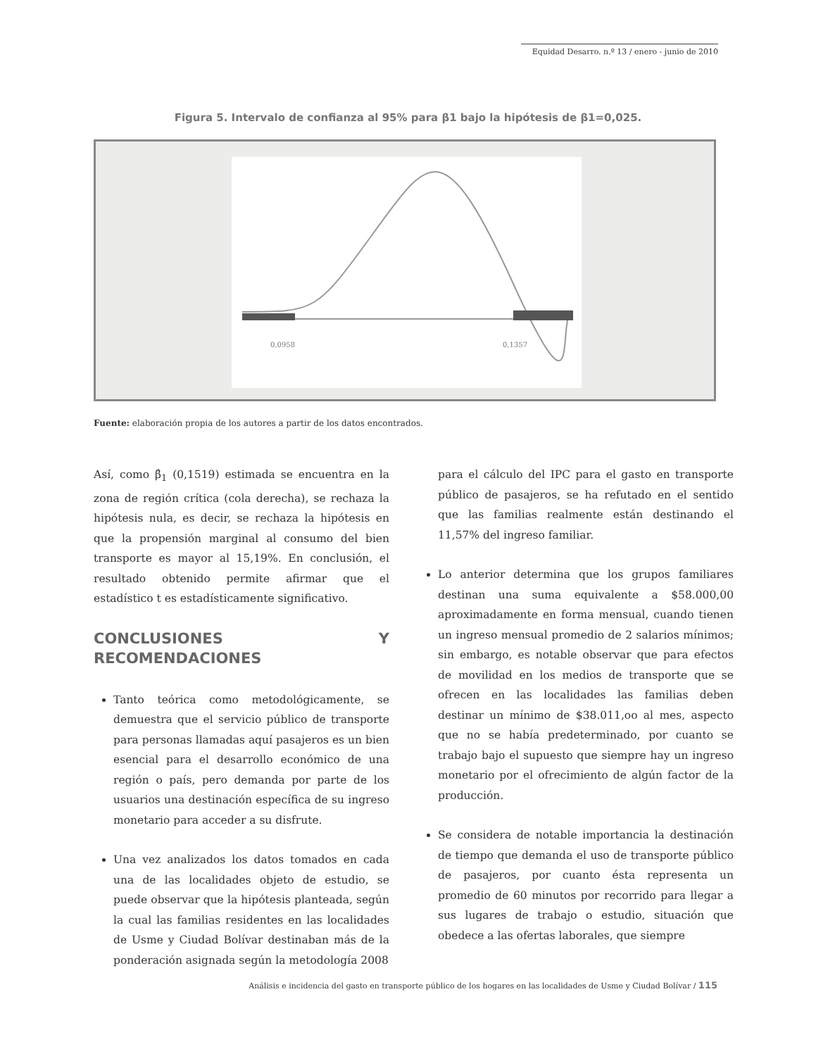Equidad Desarro. n.º 13 / enero - junio de 2010
Figura 5. Intervalo de confianza al 95% para β1 bajo la hipótesis de β1=0,025.
0,0958
0,1357
Fuente: elaboración propia de los autores a partir de los datos encontrados.
Así, como β̂<sub>1</sub> (0,1519) estimada se encuentra en la zona de región crítica (cola derecha), se rechaza la hipótesis nula, es decir, se rechaza la hipótesis en que la propensión marginal al consumo del bien transporte es mayor al 15,19%. En conclusión, el resultado obtenido permite afirmar que el estadístico t es estadísticamente significativo.
CONCLUSIONES Y RECOMENDACIONES
Tanto teórica como metodológicamente, se demuestra que el servicio público de transporte para personas llamadas aquí pasajeros es un bien esencial para el desarrollo económico de una región o país, pero demanda por parte de los usuarios una destinación específica de su ingreso monetario para acceder a su disfrute.
Una vez analizados los datos tomados en cada una de las localidades objeto de estudio, se puede observar que la hipótesis planteada, según la cual las familias residentes en las localidades de Usme y Ciudad Bolívar destinaban más de la ponderación asignada según la metodología 2008
para el cálculo del IPC para el gasto en transporte público de pasajeros, se ha refutado en el sentido que las familias realmente están destinando el 11,57% del ingreso familiar.
Lo anterior determina que los grupos familiares destinan una suma equivalente a $58.000,00 aproximadamente en forma mensual, cuando tienen un ingreso mensual promedio de 2 salarios mínimos; sin embargo, es notable observar que para efectos de movilidad en los medios de transporte que se ofrecen en las localidades las familias deben destinar un mínimo de $38.011,oo al mes, aspecto que no se había predeterminado, por cuanto se trabajo bajo el supuesto que siempre hay un ingreso monetario por el ofrecimiento de algún factor de la producción.
Se considera de notable importancia la destinación de tiempo que demanda el uso de transporte público de pasajeros, por cuanto ésta representa un promedio de 60 minutos por recorrido para llegar a sus lugares de trabajo o estudio, situación que obedece a las ofertas laborales, que siempre
Análisis e incidencia del gasto en transporte público de los hogares en las localidades de Usme y Ciudad Bolívar / 115